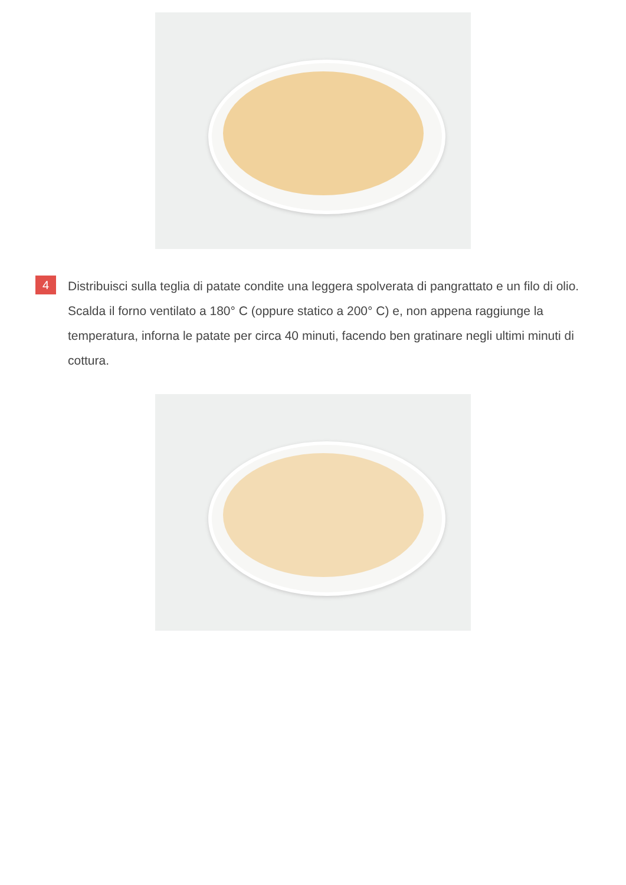4
Distribuisci sulla teglia di patate condite una leggera spolverata di pangrattato e un filo di olio. Scalda il forno ventilato a 180° C (oppure statico a 200° C) e, non appena raggiunge la temperatura, inforna le patate per circa 40 minuti, facendo ben gratinare negli ultimi minuti di cottura.